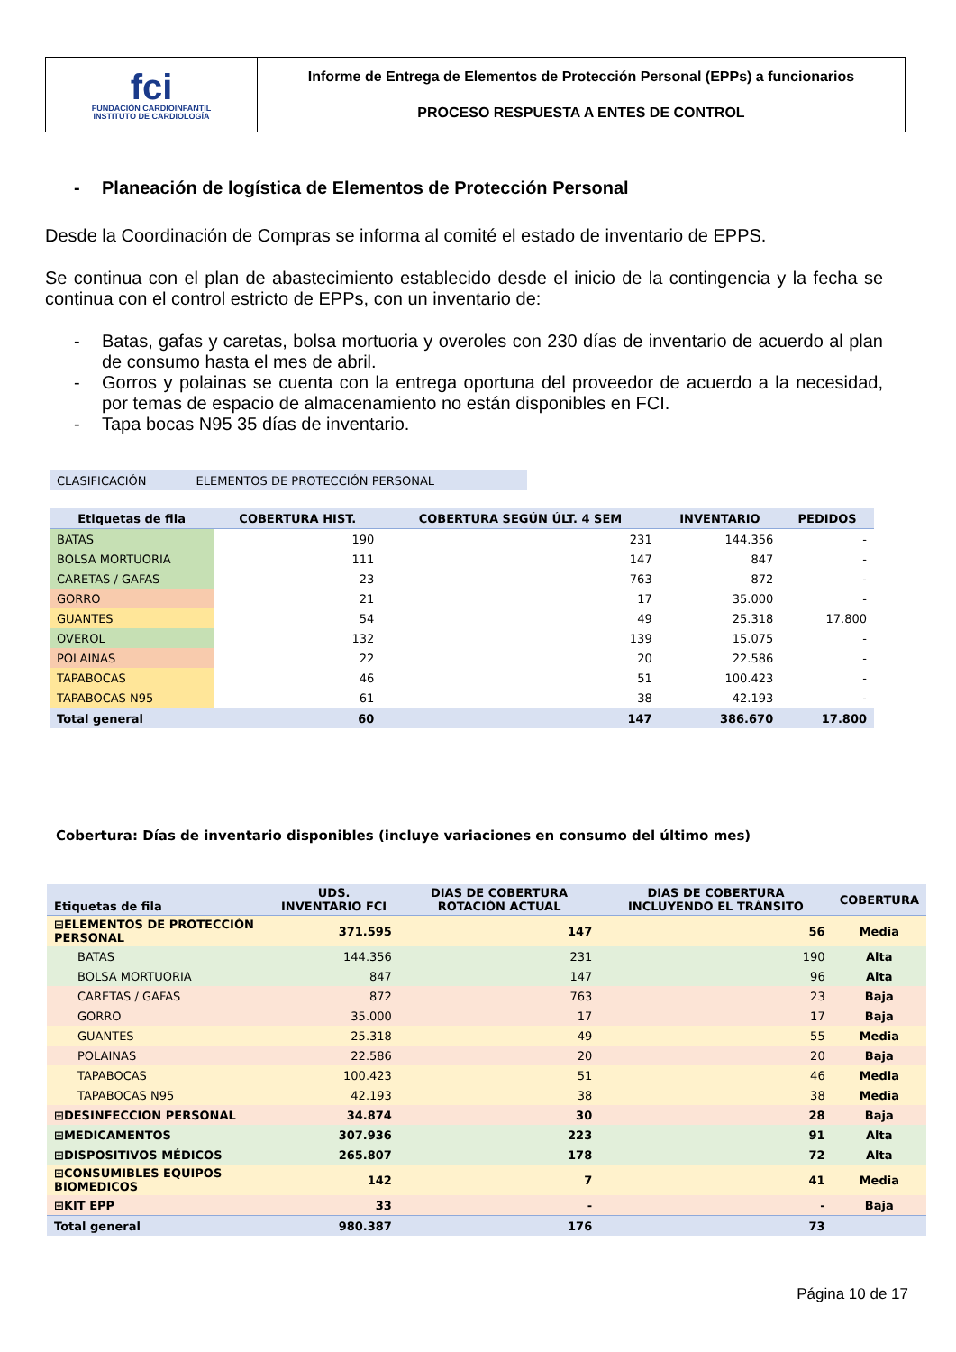| fci FUNDACIÓN CARDIOINFANTIL INSTITUTO DE CARDIOLOGÍA | Informe de Entrega de Elementos de Protección Personal (EPPs) a funcionarios PROCESO RESPUESTA A ENTES DE CONTROL |
- Planeación de logística de Elementos de Protección Personal
Desde la Coordinación de Compras se informa al comité el estado de inventario de EPPS.
Se continua con el plan de abastecimiento establecido desde el inicio de la contingencia y la fecha se continua con el control estricto de EPPs, con un inventario de:
- Batas, gafas y caretas, bolsa mortuoria y overoles con 230 días de inventario de acuerdo al plan de consumo hasta el mes de abril.
- Gorros y polainas se cuenta con la entrega oportuna del proveedor de acuerdo a la necesidad, por temas de espacio de almacenamiento no están disponibles en FCI.
- Tapa bocas N95 35 días de inventario.
| CLASIFICACIÓN | ELEMENTOS DE PROTECCIÓN PERSONAL |
| Etiquetas de fila | COBERTURA HIST. | COBERTURA SEGÚN ÚLT. 4 SEM | INVENTARIO | PEDIDOS |
| --- | --- | --- | --- | --- |
| BATAS | 190 | 231 | 144.356 | - |
| BOLSA MORTUORIA | 111 | 147 | 847 | - |
| CARETAS / GAFAS | 23 | 763 | 872 | - |
| GORRO | 21 | 17 | 35.000 | - |
| GUANTES | 54 | 49 | 25.318 | 17.800 |
| OVEROL | 132 | 139 | 15.075 | - |
| POLAINAS | 22 | 20 | 22.586 | - |
| TAPABOCAS | 46 | 51 | 100.423 | - |
| TAPABOCAS N95 | 61 | 38 | 42.193 | - |
| Total general | 60 | 147 | 386.670 | 17.800 |
Cobertura: Días de inventario disponibles (incluye variaciones en consumo del último mes)
| Etiquetas de fila | UDS. INVENTARIO FCI | DIAS DE COBERTURA ROTACIÓN ACTUAL | DIAS DE COBERTURA INCLUYENDO EL TRÁNSITO | COBERTURA |
| --- | --- | --- | --- | --- |
| ⊟ELEMENTOS DE PROTECCIÓN PERSONAL | 371.595 | 147 | 56 | Media |
| BATAS | 144.356 | 231 | 190 | Alta |
| BOLSA MORTUORIA | 847 | 147 | 96 | Alta |
| CARETAS / GAFAS | 872 | 763 | 23 | Baja |
| GORRO | 35.000 | 17 | 17 | Baja |
| GUANTES | 25.318 | 49 | 55 | Media |
| POLAINAS | 22.586 | 20 | 20 | Baja |
| TAPABOCAS | 100.423 | 51 | 46 | Media |
| TAPABOCAS N95 | 42.193 | 38 | 38 | Media |
| ⊞DESINFECCION PERSONAL | 34.874 | 30 | 28 | Baja |
| ⊞MEDICAMENTOS | 307.936 | 223 | 91 | Alta |
| ⊞DISPOSITIVOS MÉDICOS | 265.807 | 178 | 72 | Alta |
| ⊞CONSUMIBLES EQUIPOS BIOMEDICOS | 142 | 7 | 41 | Media |
| ⊞KIT EPP | 33 | - | - | Baja |
| Total general | 980.387 | 176 | 73 | |
Página 10 de 17